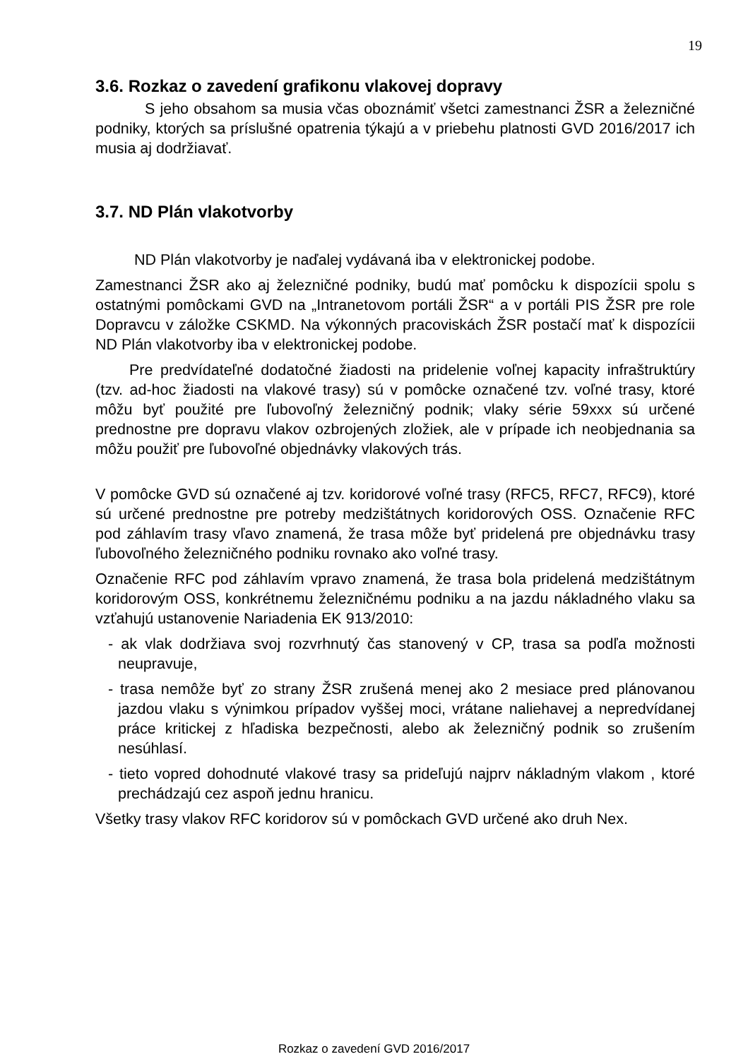19
3.6. Rozkaz o zavedení grafikonu vlakovej dopravy
S jeho obsahom sa musia včas oboznámiť všetci zamestnanci ŽSR a železničné podniky, ktorých sa príslušné opatrenia týkajú a v priebehu platnosti GVD 2016/2017 ich musia aj dodržiavať.
3.7. ND Plán vlakotvorby
ND Plán vlakotvorby je naďalej vydávaná iba v elektronickej podobe.
Zamestnanci ŽSR ako aj železničné podniky, budú mať pomôcku k dispozícii spolu s ostatnými pomôckami GVD na „Intranetovom portáli ŽSR“ a v portáli PIS ŽSR pre role Dopravcu v záložke CSKMD. Na výkonných pracoviskách ŽSR postačí mať k dispozícii ND Plán vlakotvorby iba v elektronickej podobe.
Pre predvídateľné dodatočné žiadosti na pridelenie voľnej kapacity infraštruktúry (tzv. ad-hoc žiadosti na vlakové trasy) sú v pomôcke označené tzv. voľné trasy, ktoré môžu byť použité pre ľubovoľný železničný podnik; vlaky série 59xxx sú určené prednostne pre dopravu vlakov ozbrojených zložiek, ale v prípade ich neobjednania sa môžu použiť pre ľubovoľné objednávky vlakových trás.
V pomôcke GVD sú označené aj tzv. koridorové voľné trasy (RFC5, RFC7, RFC9), ktoré sú určené prednostne pre potreby medzištátnych koridorových OSS. Označenie RFC pod záhlavím trasy vľavo znamená, že trasa môže byť pridelená pre objednávku trasy ľubovoľného železničného podniku rovnako ako voľné trasy.
Označenie RFC pod záhlavím vpravo znamená, že trasa bola pridelená medzištátnym koridorovým OSS, konkrétnemu železničnému podniku a na jazdu nákladného vlaku sa vzťahujú ustanovenie Nariadenia EK 913/2010:
- ak vlak dodržiava svoj rozvrhnutý čas stanovený v CP, trasa sa podľa možnosti neupravuje,
- trasa nemôže byť zo strany ŽSR zrušená menej ako 2 mesiace pred plánovanou jazdou vlaku s výnimkou prípadov vyššej moci, vrátane naliehavej a nepredvídanej práce kritickej z hľadiska bezpečnosti, alebo ak železničný podnik so zrušením nesúhlasí.
- tieto vopred dohodnuté vlakové trasy sa prideľujú najprv nákladným vlakom , ktoré prechádzajú cez aspoň jednu hranicu.
Všetky trasy vlakov RFC koridorov sú v pomôckach GVD určené ako druh Nex.
Rozkaz o zavedení GVD 2016/2017